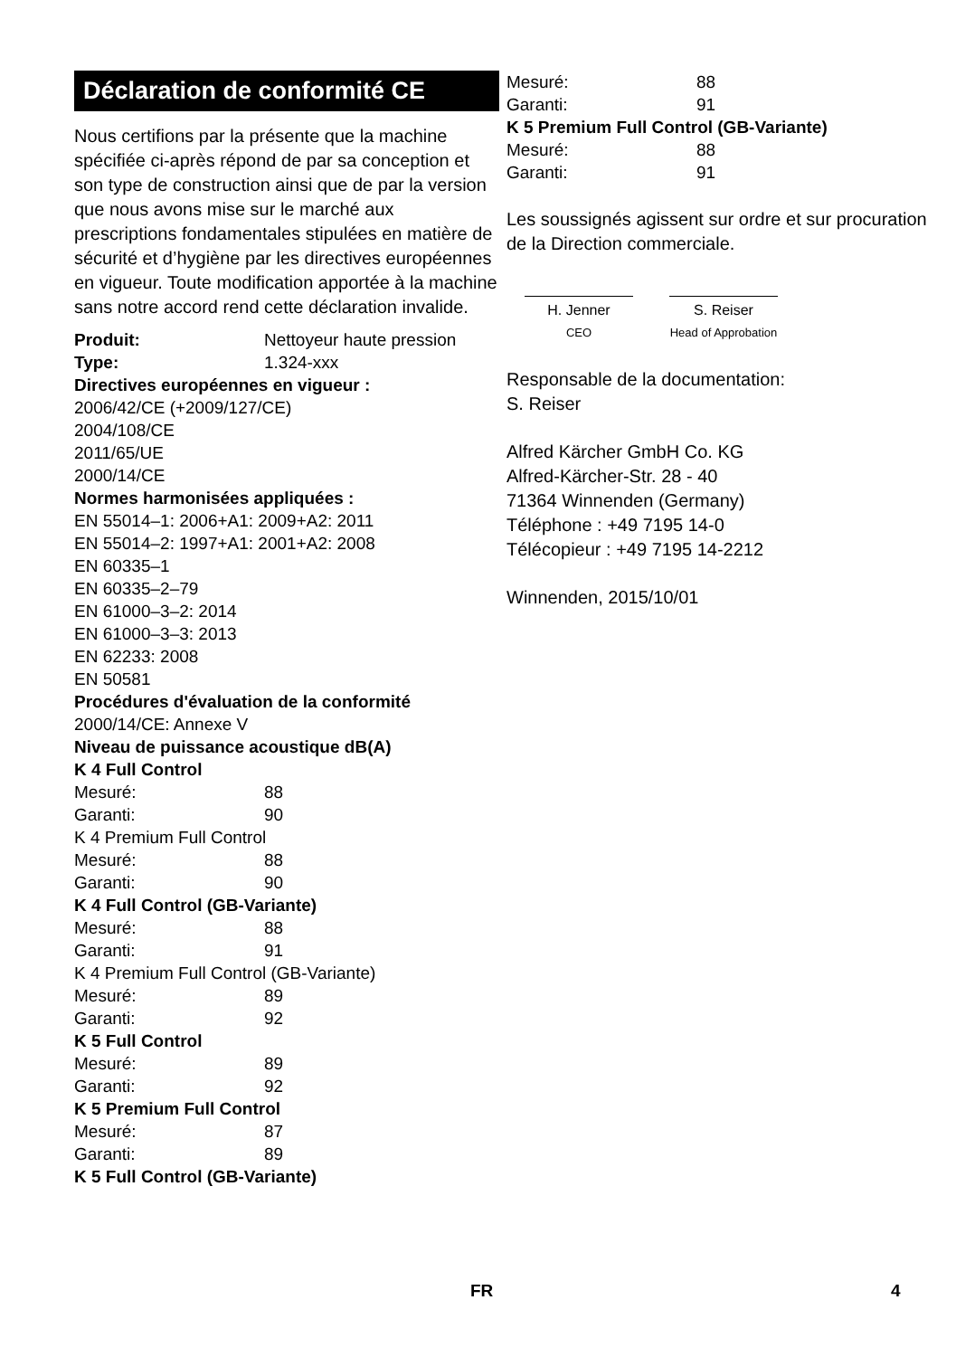Déclaration de conformité CE
Nous certifions par la présente que la machine spécifiée ci-après répond de par sa conception et son type de construction ainsi que de par la version que nous avons mise sur le marché aux prescriptions fondamentales stipulées en matière de sécurité et d’hygiène par les directives européennes en vigueur. Toute modification apportée à la machine sans notre accord rend cette déclaration invalide.
Produit: Nettoyeur haute pression
Type: 1.324-xxx
Directives européennes en vigueur :
2006/42/CE (+2009/127/CE)
2004/108/CE
2011/65/UE
2000/14/CE
Normes harmonisées appliquées :
EN 55014–1: 2006+A1: 2009+A2: 2011
EN 55014–2: 1997+A1: 2001+A2: 2008
EN 60335–1
EN 60335–2–79
EN 61000–3–2: 2014
EN 61000–3–3: 2013
EN 62233: 2008
EN 50581
Procédures d'évaluation de la conformité
2000/14/CE: Annexe V
Niveau de puissance acoustique dB(A)
K 4 Full Control
Mesuré: 88
Garanti: 90
K 4 Premium Full Control
Mesuré: 88
Garanti: 90
K 4 Full Control (GB-Variante)
Mesuré: 88
Garanti: 91
K 4 Premium Full Control (GB-Variante)
Mesuré: 89
Garanti: 92
K 5 Full Control
Mesuré: 89
Garanti: 92
K 5 Premium Full Control
Mesuré: 87
Garanti: 89
K 5 Full Control (GB-Variante)
Mesuré: 88
Garanti: 91
K 5 Premium Full Control (GB-Variante)
Mesuré: 88
Garanti: 91
Les soussignés agissent sur ordre et sur procuration de la Direction commerciale.
H. Jenner
CEO
S. Reiser
Head of Approbation
Responsable de la documentation:
S. Reiser
Alfred Kärcher GmbH Co. KG
Alfred-Kärcher-Str. 28 - 40
71364 Winnenden (Germany)
Téléphone : +49 7195 14-0
Télécopieur : +49 7195 14-2212
Winnenden, 2015/10/01
FR 4